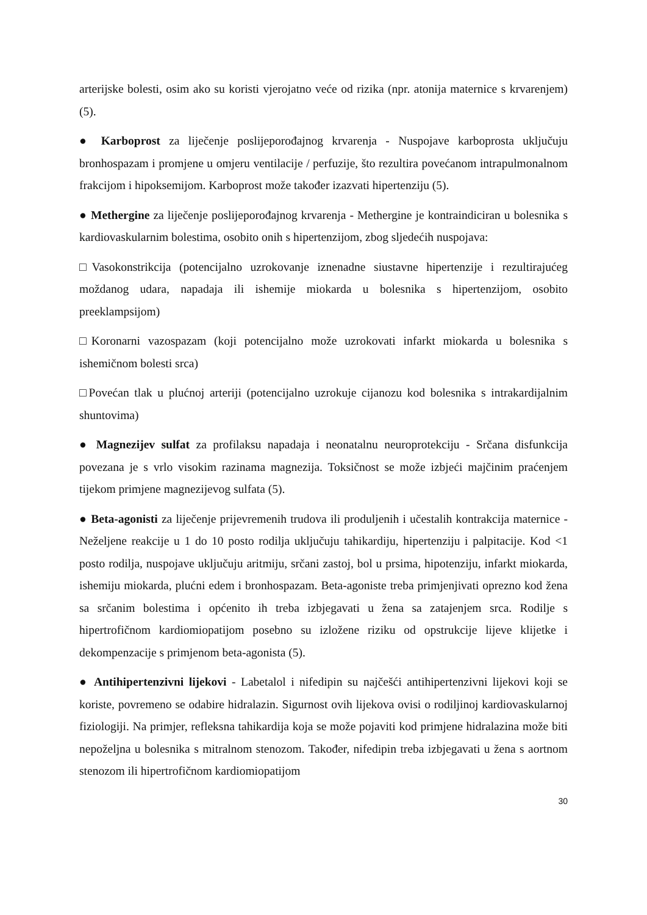arterijske bolesti, osim ako su koristi vjerojatno veće od rizika (npr. atonija maternice s krvarenjem) (5).
● Karboprost za liječenje poslijeporođajnog krvarenja - Nuspojave karboprosta uključuju bronhospazam i promjene u omjeru ventilacije / perfuzije, što rezultira povećanom intrapulmonalnom frakcijom i hipoksemijom. Karboprost može također izazvati hipertenziju (5).
● Methergine za liječenje poslijeporođajnog krvarenja - Methergine je kontraindiciran u bolesnika s kardiovaskularnim bolestima, osobito onih s hipertenzijom, zbog sljedećih nuspojava:
□Vasokonstrikcija (potencijalno uzrokovanje iznenadne siustavne hipertenzije i rezultirajućeg moždanog udara, napadaja ili ishemije miokarda u bolesnika s hipertenzijom, osobito preeklampsijom)
□Koronarni vazospazam (koji potencijalno može uzrokovati infarkt miokarda u bolesnika s ishemičnom bolesti srca)
□Povećan tlak u plućnoj arteriji (potencijalno uzrokuje cijanozu kod bolesnika s intrakardijalnim shuntovima)
● Magnezijev sulfat za profilaksu napadaja i neonatalnu neuroprotekciju - Srčana disfunkcija povezana je s vrlo visokim razinama magnezija. Toksičnost se može izbjeći majčinim praćenjem tijekom primjene magnezijevog sulfata (5).
● Beta-agonisti za liječenje prijevremenih trudova ili produljenih i učestalih kontrakcija maternice - Neželjene reakcije u 1 do 10 posto rodilja uključuju tahikardiju, hipertenziju i palpitacije. Kod <1 posto rodilja, nuspojave uključuju aritmiju, srčani zastoj, bol u prsima, hipotenziju, infarkt miokarda, ishemiju miokarda, plućni edem i bronhospazam. Beta-agoniste treba primjenjivati oprezno kod žena sa srčanim bolestima i općenito ih treba izbjegavati u žena sa zatajenjem srca. Rodilje s hipertrofičnom kardiomiopatijom posebno su izložene riziku od opstrukcije lijeve klijetke i dekompenzacije s primjenom beta-agonista (5).
● Antihipertenzivni lijekovi - Labetalol i nifedipin su najčešći antihipertenzivni lijekovi koji se koriste, povremeno se odabire hidralazin. Sigurnost ovih lijekova ovisi o rodiljinoj kardiovaskularnoj fiziologiji. Na primjer, refleksna tahikardija koja se može pojaviti kod primjene hidralazina može biti nepoželjna u bolesnika s mitralnom stenozom. Također, nifedipin treba izbjegavati u žena s aortnom stenozom ili hipertrofičnom kardiomiopatijom
30